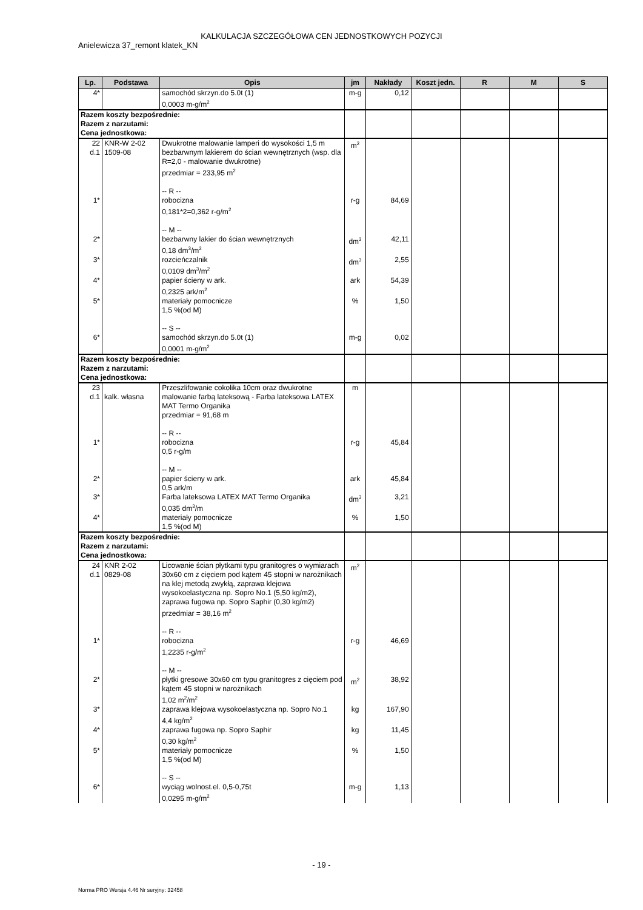KALKULACJA SZCZEGÓŁOWA CEN JEDNOSTKOWYCH POZYCJI
Anielewicza 37_remont klatek_KN
| Lp. | Podstawa | Opis | jm | Nakłady | Koszt jedn. | R | M | S |
| --- | --- | --- | --- | --- | --- | --- | --- | --- |
| 4* | | samochód skrzyn.do 5.0t (1) 0,0003 m-g/m<sup>2</sup> | m-g | 0,12 | | | | |
| Razem koszty bezpośrednie: Razem z narzutami: Cena jednostkowa: | | | | | | | | |
| 22 d.1 | KNR-W 2-02 1509-08 | Dwukrotne malowanie lamperi do wysokości 1,5 m bezbarwnym lakierem do ścian wewnętrznych (wsp. dla R=2,0 - malowanie dwukrotne) przedmiar = 233,95 m<sup>2</sup> -- R -- | m<sup>2</sup> | | | | | |
| 1* | | robocizna 0,181*2=0,362 r-g/m<sup>2</sup> -- M -- | r-g | 84,69 | | | | |
| 2* | | bezbarwny lakier do ścian wewnętrznych 0,18 dm<sup>3</sup>/m<sup>2</sup> | dm<sup>3</sup> | 42,11 | | | | |
| 3* | | rozcieńczalnik 0,0109 dm<sup>3</sup>/m<sup>2</sup> | dm<sup>3</sup> | 2,55 | | | | |
| 4* | | papier ścieny w ark. 0,2325 ark/m<sup>2</sup> | ark | 54,39 | | | | |
| 5* | | materiały pomocnicze 1,5 %(od M) -- S -- | % | 1,50 | | | | |
| 6* | | samochód skrzyn.do 5.0t (1) 0,0001 m-g/m<sup>2</sup> | m-g | 0,02 | | | | |
| Razem koszty bezpośrednie: Razem z narzutami: Cena jednostkowa: | | | | | | | | |
| 23 d.1 | kalk. własna | Przeszlifowanie cokolika 10cm oraz dwukrotne malowanie farbą lateksową - Farba lateksowa LATEX MAT Termo Organika przedmiar = 91,68 m -- R -- | m | | | | | |
| 1* | | robocizna 0,5 r-g/m -- M -- | r-g | 45,84 | | | | |
| 2* | | papier ścieny w ark. 0,5 ark/m | ark | 45,84 | | | | |
| 3* | | Farba lateksowa LATEX MAT Termo Organika 0,035 dm<sup>3</sup>/m | dm<sup>3</sup> | 3,21 | | | | |
| 4* | | materiały pomocnicze 1,5 %(od M) | % | 1,50 | | | | |
| Razem koszty bezpośrednie: Razem z narzutami: Cena jednostkowa: | | | | | | | | |
| 24 d.1 | KNR 2-02 0829-08 | Licowanie ścian płytkami typu granitogres o wymiarach 30x60 cm z cięciem pod kątem 45 stopni w narożnikach na klej metodą zwykłą, zaprawa klejowa wysokoelastyczna np. Sopro No.1 (5,50 kg/m2), zaprawa fugowa np. Sopro Saphir (0,30 kg/m2) przedmiar = 38,16 m<sup>2</sup> -- R -- | m<sup>2</sup> | | | | | |
| 1* | | robocizna 1,2235 r-g/m<sup>2</sup> -- M -- | r-g | 46,69 | | | | |
| 2* | | płytki gresowe 30x60 cm typu granitogres z cięciem pod kątem 45 stopni w narożnikach 1,02 m<sup>2</sup>/m<sup>2</sup> | m<sup>2</sup> | 38,92 | | | | |
| 3* | | zaprawa klejowa wysokoelastyczna np. Sopro No.1 4,4 kg/m<sup>2</sup> | kg | 167,90 | | | | |
| 4* | | zaprawa fugowa np. Sopro Saphir 0,30 kg/m<sup>2</sup> | kg | 11,45 | | | | |
| 5* | | materiały pomocnicze 1,5 %(od M) -- S -- | % | 1,50 | | | | |
| 6* | | wyciąg wolnost.el. 0,5-0,75t 0,0295 m-g/m<sup>2</sup> | m-g | 1,13 | | | | |
- 19 -
Norma PRO Wersja 4.46 Nr seryjny: 32458